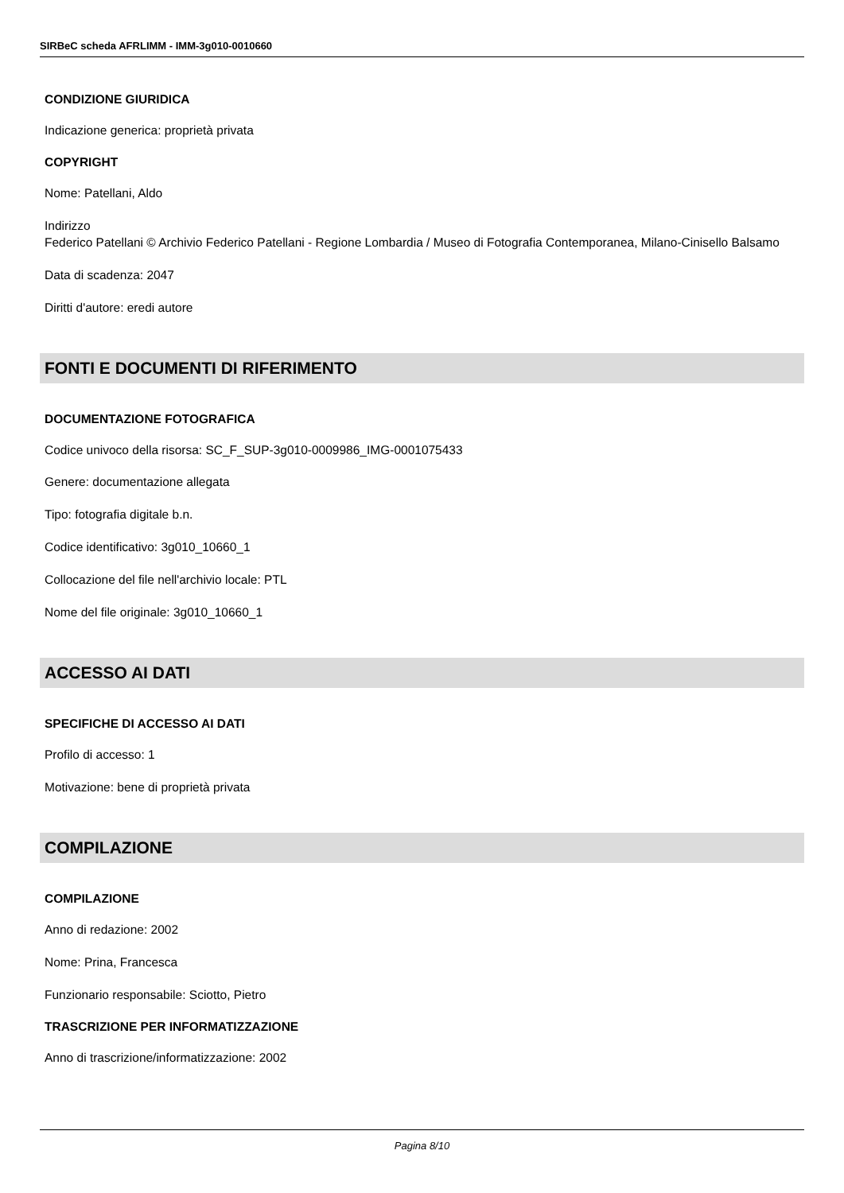SIRBeC scheda AFRLIMM - IMM-3g010-0010660
CONDIZIONE GIURIDICA
Indicazione generica: proprietà privata
COPYRIGHT
Nome: Patellani, Aldo
Indirizzo
Federico Patellani © Archivio Federico Patellani - Regione Lombardia / Museo di Fotografia Contemporanea, Milano-Cinisello Balsamo
Data di scadenza: 2047
Diritti d'autore: eredi autore
FONTI E DOCUMENTI DI RIFERIMENTO
DOCUMENTAZIONE FOTOGRAFICA
Codice univoco della risorsa: SC_F_SUP-3g010-0009986_IMG-0001075433
Genere: documentazione allegata
Tipo: fotografia digitale b.n.
Codice identificativo: 3g010_10660_1
Collocazione del file nell'archivio locale: PTL
Nome del file originale: 3g010_10660_1
ACCESSO AI DATI
SPECIFICHE DI ACCESSO AI DATI
Profilo di accesso: 1
Motivazione: bene di proprietà privata
COMPILAZIONE
COMPILAZIONE
Anno di redazione: 2002
Nome: Prina, Francesca
Funzionario responsabile: Sciotto, Pietro
TRASCRIZIONE PER INFORMATIZZAZIONE
Anno di trascrizione/informatizzazione: 2002
Pagina 8/10